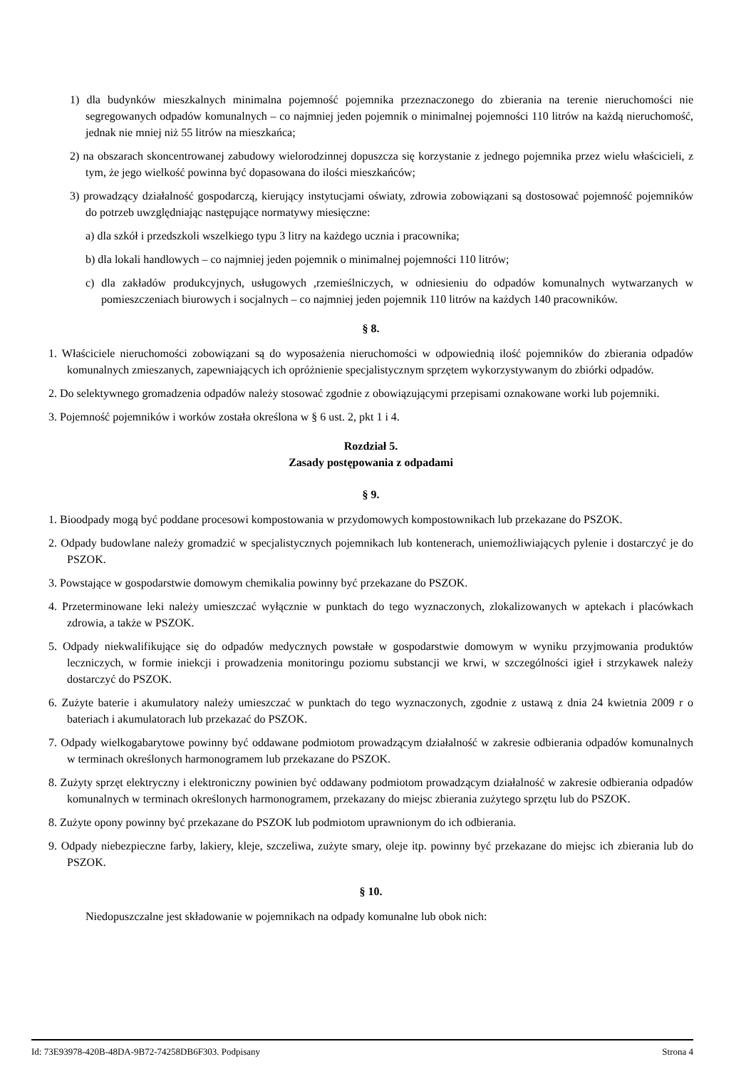1) dla budynków mieszkalnych minimalna pojemność pojemnika przeznaczonego do zbierania na terenie nieruchomości nie segregowanych odpadów komunalnych – co najmniej jeden pojemnik o minimalnej pojemności 110 litrów na każdą nieruchomość, jednak nie mniej niż 55 litrów na mieszkańca;
2) na obszarach skoncentrowanej zabudowy wielorodzinnej dopuszcza się korzystanie z jednego pojemnika przez wielu właścicieli, z tym, że jego wielkość powinna być dopasowana do ilości mieszkańców;
3) prowadzący działalność gospodarczą, kierujący instytucjami oświaty, zdrowia zobowiązani są dostosować pojemność pojemników do potrzeb uwzględniając następujące normatywy miesięczne:
a) dla szkół i przedszkoli wszelkiego typu 3 litry na każdego ucznia i pracownika;
b) dla lokali handlowych – co najmniej jeden pojemnik o minimalnej pojemności 110 litrów;
c) dla zakładów produkcyjnych, usługowych ,rzemieślniczych, w odniesieniu do odpadów komunalnych wytwarzanych w pomieszczeniach biurowych i socjalnych – co najmniej jeden pojemnik 110 litrów na każdych 140 pracowników.
§ 8.
1. Właściciele nieruchomości zobowiązani są do wyposażenia nieruchomości w odpowiednią ilość pojemników do zbierania odpadów komunalnych zmieszanych, zapewniających ich opróżnienie specjalistycznym sprzętem wykorzystywanym do zbiórki odpadów.
2. Do selektywnego gromadzenia odpadów należy stosować zgodnie z obowiązującymi przepisami oznakowane worki lub pojemniki.
3. Pojemność pojemników i worków została określona w § 6 ust. 2, pkt 1 i 4.
Rozdział 5.
Zasady postępowania z odpadami
§ 9.
1. Bioodpady mogą być poddane procesowi kompostowania w przydomowych kompostownikach lub przekazane do PSZOK.
2. Odpady budowlane należy gromadzić w specjalistycznych pojemnikach lub kontenerach, uniemożliwiających pylenie i dostarczyć je do PSZOK.
3. Powstające w gospodarstwie domowym chemikalia powinny być przekazane do PSZOK.
4. Przeterminowane leki należy umieszczać wyłącznie w punktach do tego wyznaczonych, zlokalizowanych w aptekach i placówkach zdrowia, a także w PSZOK.
5. Odpady niekwalifikujące się do odpadów medycznych powstałe w gospodarstwie domowym w wyniku przyjmowania produktów leczniczych, w formie iniekcji i prowadzenia monitoringu poziomu substancji we krwi, w szczególności igieł i strzykawek należy dostarczyć do PSZOK.
6. Zużyte baterie i akumulatory należy umieszczać w punktach do tego wyznaczonych, zgodnie z ustawą z dnia 24 kwietnia 2009 r o bateriach i akumulatorach lub przekazać do PSZOK.
7. Odpady wielkogabarytowe powinny być oddawane podmiotom prowadzącym działalność w zakresie odbierania odpadów komunalnych w terminach określonych harmonogramem lub przekazane do PSZOK.
8. Zużyty sprzęt elektryczny i elektroniczny powinien być oddawany podmiotom prowadzącym działalność w zakresie odbierania odpadów komunalnych w terminach określonych harmonogramem, przekazany do miejsc zbierania zużytego sprzętu lub do PSZOK.
8. Zużyte opony powinny być przekazane do PSZOK lub podmiotom uprawnionym do ich odbierania.
9. Odpady niebezpieczne farby, lakiery, kleje, szczeliwa, zużyte smary, oleje itp. powinny być przekazane do miejsc ich zbierania lub do PSZOK.
§ 10.
Niedopuszczalne jest składowanie w pojemnikach na odpady komunalne lub obok nich:
Id: 73E93978-420B-48DA-9B72-74258DB6F303. Podpisany Strona 4